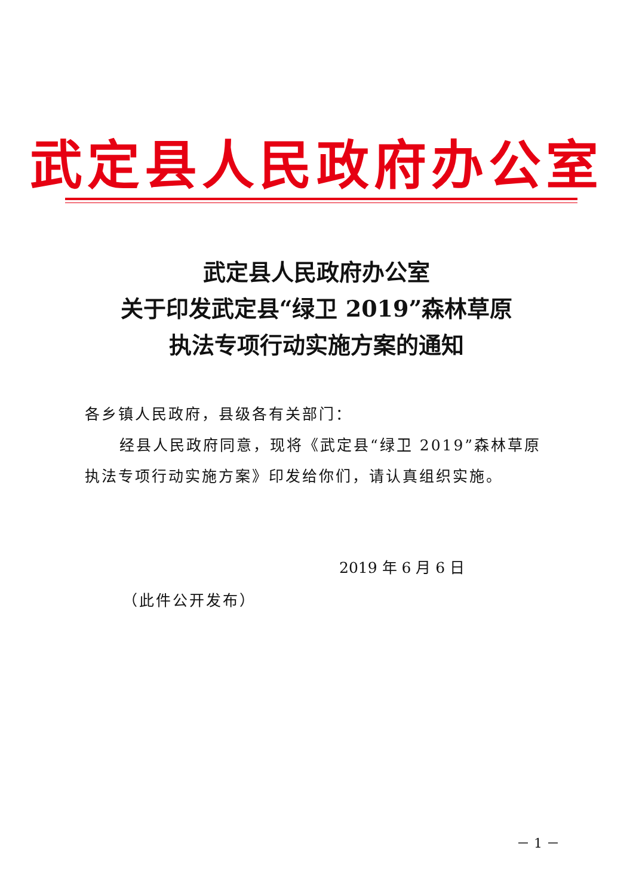武定县人民政府办公室
武定县人民政府办公室
关于印发武定县“绿卫 2019”森林草原
执法专项行动实施方案的通知
各乡镇人民政府，县级各有关部门：
经县人民政府同意，现将《武定县“绿卫 2019”森林草原执法专项行动实施方案》印发给你们，请认真组织实施。
2019 年 6 月 6 日
（此件公开发布）
－ 1 －